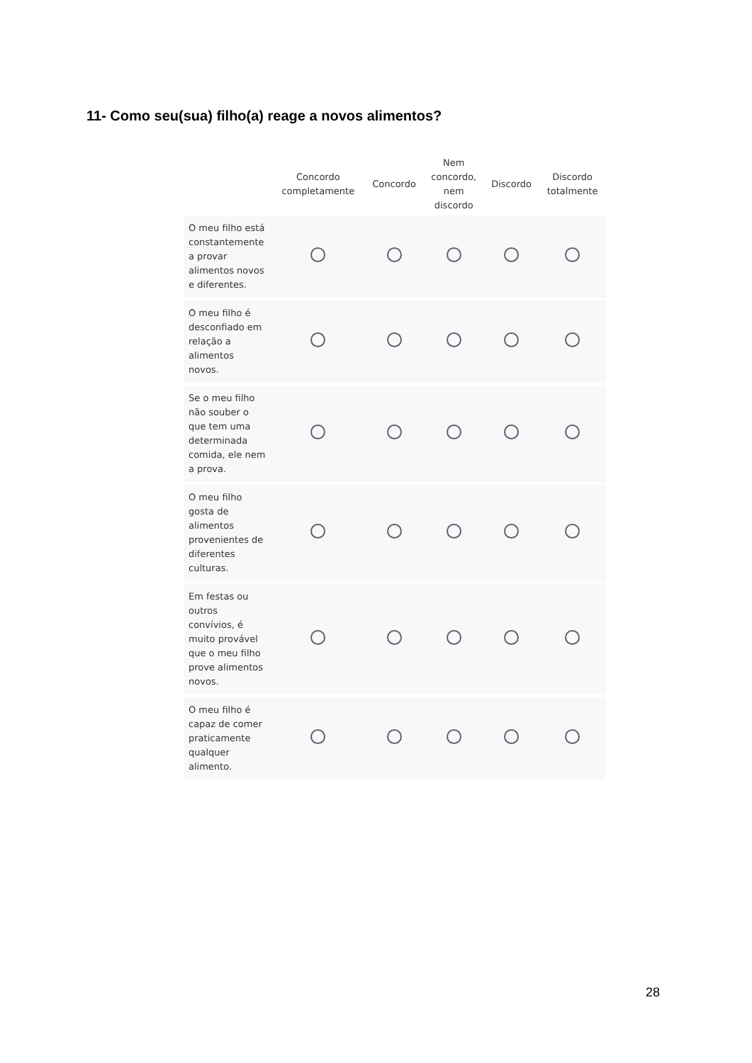11- Como seu(sua) filho(a) reage a novos alimentos?
| | Concordo completamente | Concordo | Nem concordo, nem discordo | Discordo | Discordo totalmente |
| --- | --- | --- | --- | --- | --- |
| O meu filho está constantemente a provar alimentos novos e diferentes. | | | | | |
| O meu filho é desconfiado em relação a alimentos novos. | | | | | |
| Se o meu filho não souber o que tem uma determinada comida, ele nem a prova. | | | | | |
| O meu filho gosta de alimentos provenientes de diferentes culturas. | | | | | |
| Em festas ou outros convívios, é muito provável que o meu filho prove alimentos novos. | | | | | |
| O meu filho é capaz de comer praticamente qualquer alimento. | | | | | |
28